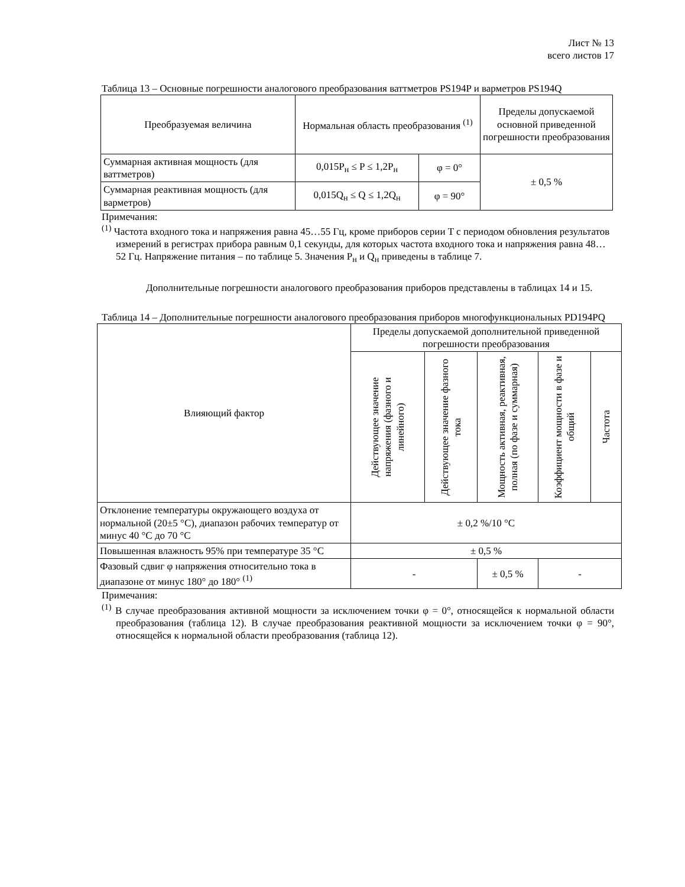Лист № 13
всего листов 17
Таблица 13 – Основные погрешности аналогового преобразования ваттметров PS194P и варметров PS194Q
| Преобразуемая величина | Нормальная область преобразования <sup>(1)</sup> | | Пределы допускаемой основной приведенной погрешности преобразования |
| --- | --- | --- | --- |
| Суммарная активная мощность (для ваттметров) | 0,015P<sub>н</sub> ≤ P ≤ 1,2P<sub>н</sub> | φ = 0° | ± 0,5 % |
| Суммарная реактивная мощность (для варметров) | 0,015Q<sub>н</sub> ≤ Q ≤ 1,2Q<sub>н</sub> | φ = 90° | |
Примечания:
<sup>(1)</sup> Частота входного тока и напряжения равна 45…55 Гц, кроме приборов серии T с периодом обновления результатов измерений в регистрах прибора равным 0,1 секунды, для которых частота входного тока и напряжения равна 48…52 Гц. Напряжение питания – по таблице 5. Значения P<sub>н</sub> и Q<sub>н</sub> приведены в таблице 7.
Дополнительные погрешности аналогового преобразования приборов представлены в таблицах 14 и 15.
Таблица 14 – Дополнительные погрешности аналогового преобразования приборов многофункциональных PD194PQ
| Влияющий фактор | Пределы допускаемой дополнительной приведенной погрешности преобразования | | | | |
| | Действующее значение напряжения (фазного и линейного) | Действующее значение фазного тока | Мощность активная, реактивная, полная (по фазе и суммарная) | Коэффициент мощности в фазе и общий | Частота |
| Отклонение температуры окружающего воздуха от нормальной (20±5 °C), диапазон рабочих температур от минус 40 °C до 70 °C | ± 0,2 %/10 °C | | | | |
| Повышенная влажность 95% при температуре 35 °C | ± 0,5 % | | | | |
| Фазовый сдвиг φ напряжения относительно тока в диапазоне от минус 180° до 180° <sup>(1)</sup> | - | | ± 0,5 % | - | |
Примечания:
<sup>(1)</sup> В случае преобразования активной мощности за исключением точки φ = 0°, относящейся к нормальной области преобразования (таблица 12). В случае преобразования реактивной мощности за исключением точки φ = 90°, относящейся к нормальной области преобразования (таблица 12).